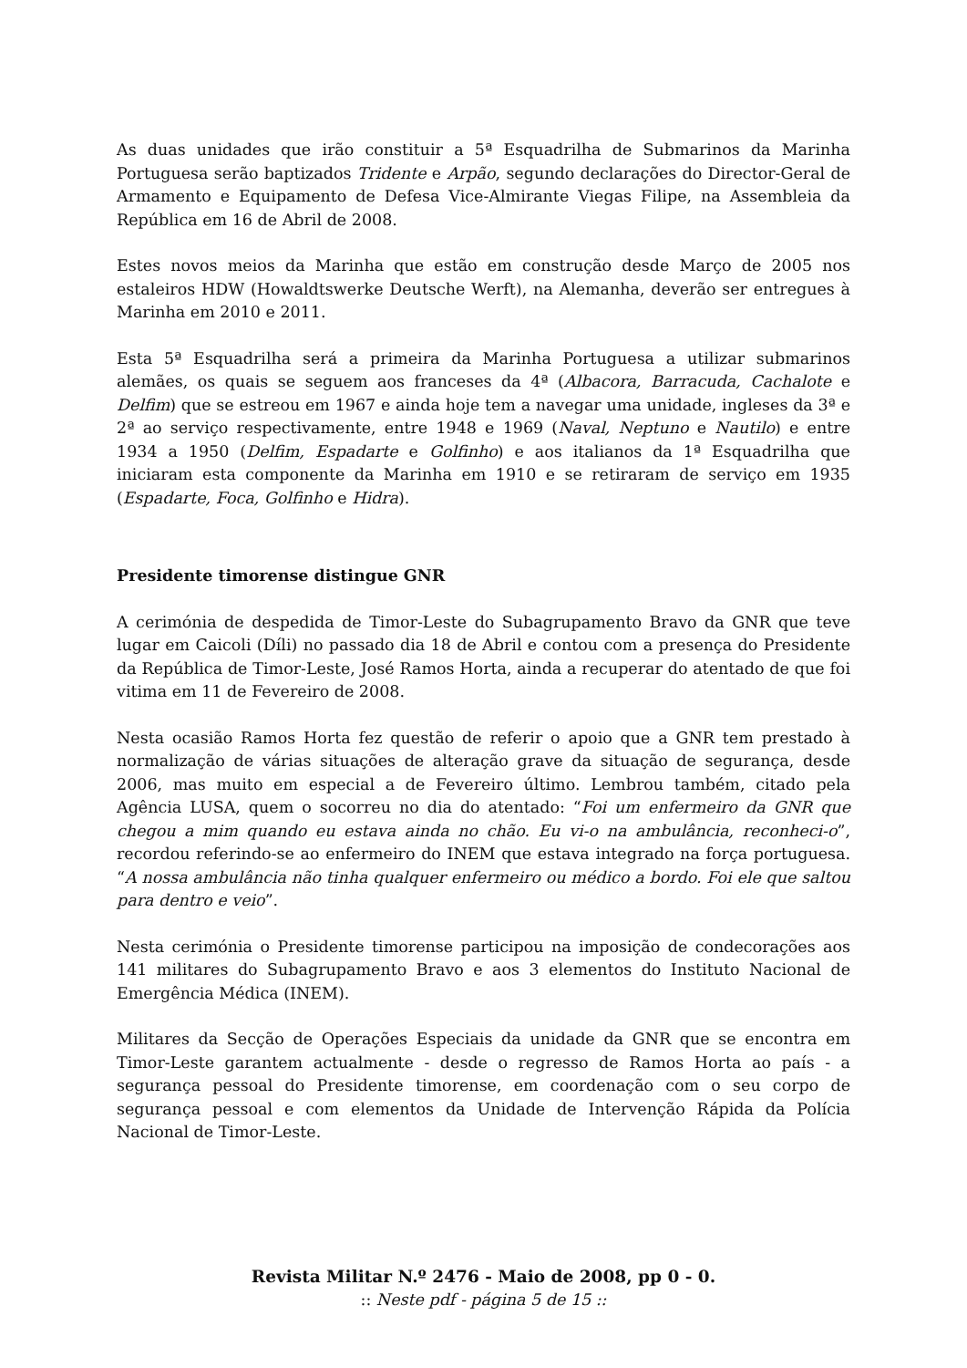As duas unidades que irão constituir a 5ª Esquadrilha de Submarinos da Marinha Portuguesa serão baptizados Tridente e Arpão, segundo declarações do Director-Geral de Armamento e Equipamento de Defesa Vice-Almirante Viegas Filipe, na Assembleia da República em 16 de Abril de 2008.
Estes novos meios da Marinha que estão em construção desde Março de 2005 nos estaleiros HDW (Howaldtswerke Deutsche Werft), na Alemanha, deverão ser entregues à Marinha em 2010 e 2011.
Esta 5ª Esquadrilha será a primeira da Marinha Portuguesa a utilizar submarinos alemães, os quais se seguem aos franceses da 4ª (Albacora, Barracuda, Cachalote e Delfim) que se estreou em 1967 e ainda hoje tem a navegar uma unidade, ingleses da 3ª e 2ª ao serviço respectivamente, entre 1948 e 1969 (Naval, Neptuno e Nautilo) e entre 1934 a 1950 (Delfim, Espadarte e Golfinho) e aos italianos da 1ª Esquadrilha que iniciaram esta componente da Marinha em 1910 e se retiraram de serviço em 1935 (Espadarte, Foca, Golfinho e Hidra).
Presidente timorense distingue GNR
A cerimónia de despedida de Timor-Leste do Subagrupamento Bravo da GNR que teve lugar em Caicoli (Díli) no passado dia 18 de Abril e contou com a presença do Presidente da República de Timor-Leste, José Ramos Horta, ainda a recuperar do atentado de que foi vitima em 11 de Fevereiro de 2008.
Nesta ocasião Ramos Horta fez questão de referir o apoio que a GNR tem prestado à normalização de várias situações de alteração grave da situação de segurança, desde 2006, mas muito em especial a de Fevereiro último. Lembrou também, citado pela Agência LUSA, quem o socorreu no dia do atentado: “Foi um enfermeiro da GNR que chegou a mim quando eu estava ainda no chão. Eu vi-o na ambulância, reconheci-o”, recordou referindo-se ao enfermeiro do INEM que estava integrado na força portuguesa. “A nossa ambulância não tinha qualquer enfermeiro ou médico a bordo. Foi ele que saltou para dentro e veio”.
Nesta cerimónia o Presidente timorense participou na imposição de condecorações aos 141 militares do Subagrupamento Bravo e aos 3 elementos do Instituto Nacional de Emergência Médica (INEM).
Militares da Secção de Operações Especiais da unidade da GNR que se encontra em Timor-Leste garantem actualmente - desde o regresso de Ramos Horta ao país - a segurança pessoal do Presidente timorense, em coordenação com o seu corpo de segurança pessoal e com elementos da Unidade de Intervenção Rápida da Polícia Nacional de Timor-Leste.
Revista Militar N.º 2476 - Maio de 2008, pp 0 - 0.
:: Neste pdf - página 5 de 15 ::